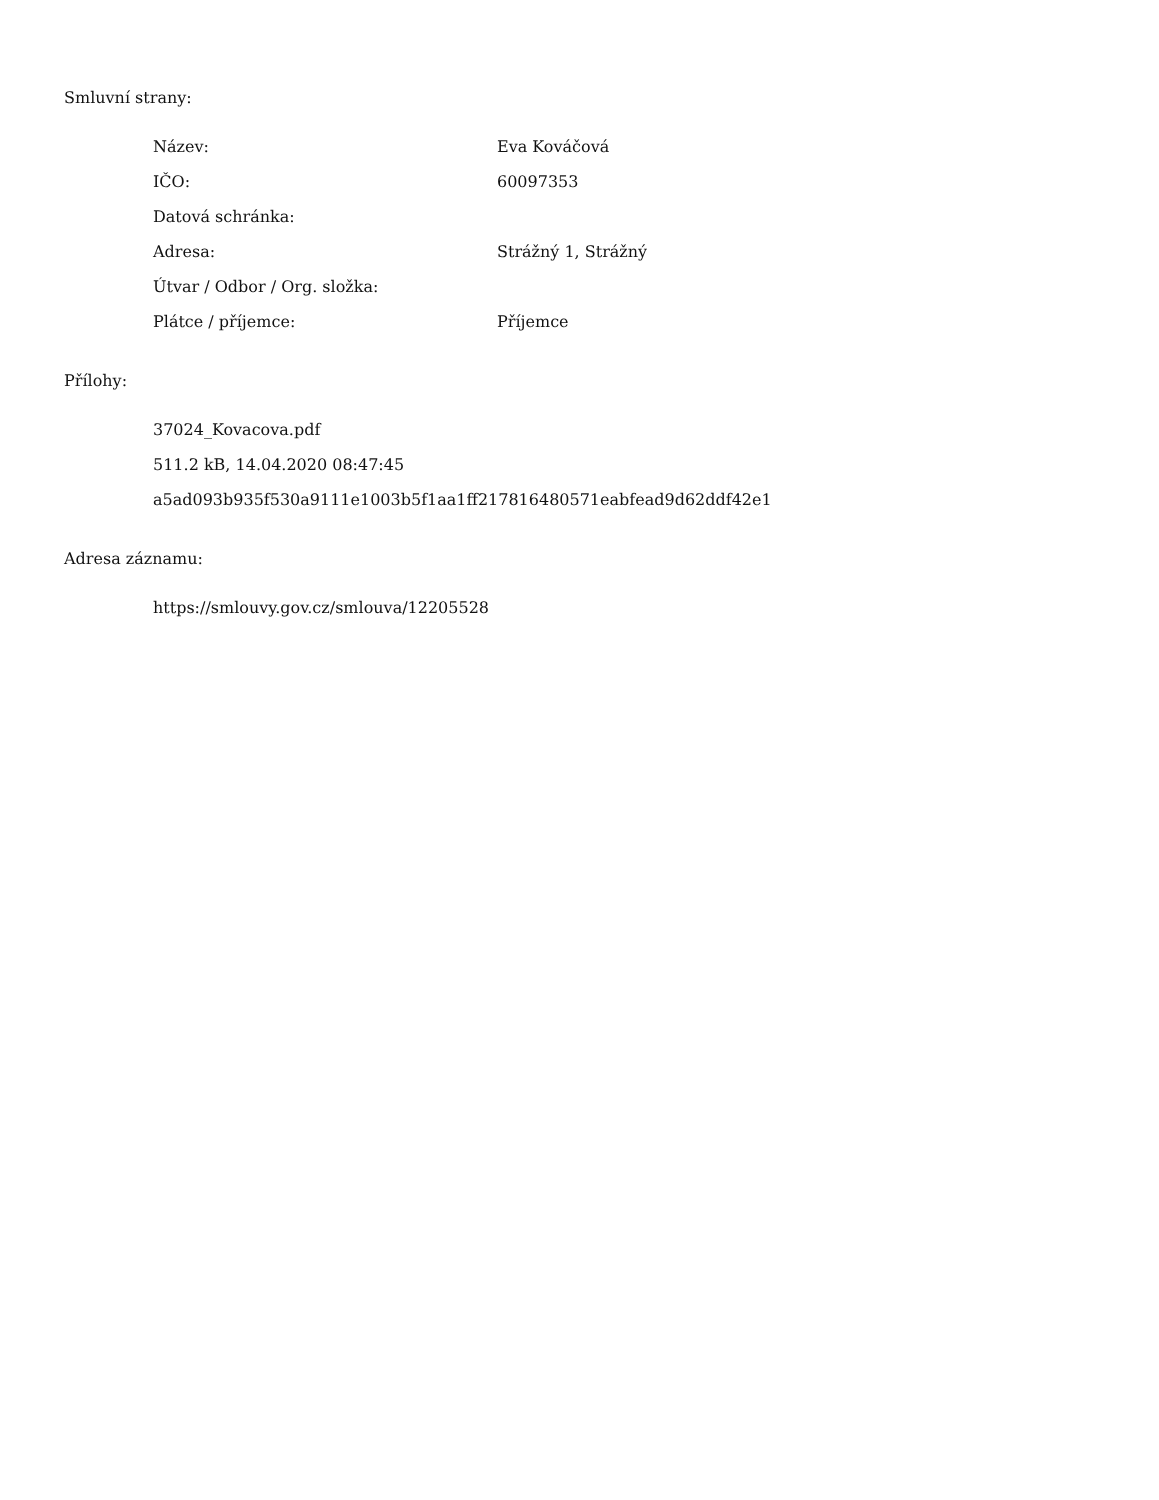Smluvní strany:
| Název: | Eva Kováčová |
| IČO: | 60097353 |
| Datová schránka: | |
| Adresa: | Strážný 1, Strážný |
| Útvar / Odbor / Org. složka: | |
| Plátce / příjemce: | Příjemce |
Přílohy:
37024_Kovacova.pdf
511.2 kB, 14.04.2020 08:47:45
a5ad093b935f530a9111e1003b5f1aa1ff217816480571eabfead9d62ddf42e1
Adresa záznamu:
https://smlouvy.gov.cz/smlouva/12205528